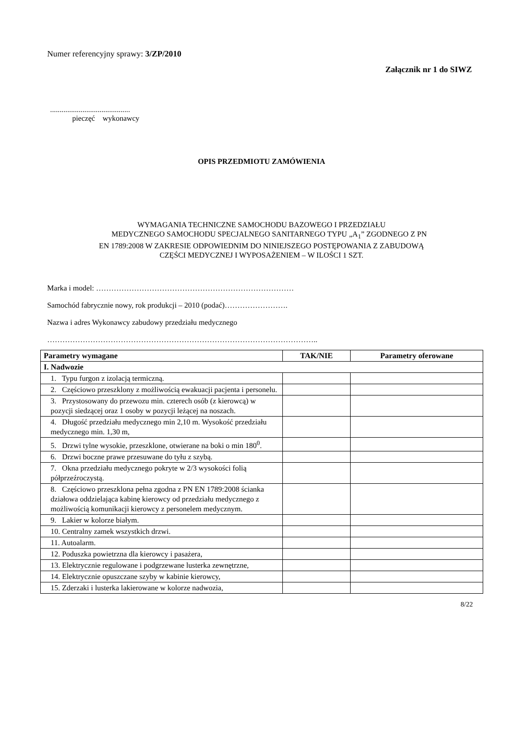Numer referencyjny sprawy: 3/ZP/2010
Załącznik nr 1 do SIWZ
..........................................
pieczęć wykonawcy
OPIS PRZEDMIOTU ZAMÓWIENIA
WYMAGANIA TECHNICZNE SAMOCHODU BAZOWEGO I PRZEDZIAŁU
MEDYCZNEGO SAMOCHODU SPECJALNEGO SANITARNEGO TYPU „A<sub>1</sub>” ZGODNEGO Z PN
EN 1789:2008 W ZAKRESIE ODPOWIEDNIM DO NINIEJSZEGO POSTĘPOWANIA Z ZABUDOWĄ
CZĘŚCI MEDYCZNEJ I WYPOSAŻENIEM – W ILOŚCI 1 SZT.
Marka i model: ……………………………………………………………………
Samochód fabrycznie nowy, rok produkcji – 2010 (podać)…………………….
Nazwa i adres Wykonawcy zabudowy przedziału medycznego
……………………………………………………………………………………………..
| Parametry wymagane | TAK/NIE | Parametry oferowane |
| --- | --- | --- |
| I. Nadwozie | | |
| 1. Typu furgon z izolacją termiczną. | | |
| 2. Częściowo przeszklony z możliwością ewakuacji pacjenta i personelu. | | |
| 3. Przystosowany do przewozu min. czterech osób (z kierowcą) w pozycji siedzącej oraz 1 osoby w pozycji leżącej na noszach. | | |
| 4. Długość przedziału medycznego min 2,10 m. Wysokość przedziału medycznego min. 1,30 m, | | |
| 5. Drzwi tylne wysokie, przeszklone, otwierane na boki o min 180<sup>0</sup>. | | |
| 6. Drzwi boczne prawe przesuwane do tyłu z szybą. | | |
| 7. Okna przedziału medycznego pokryte w 2/3 wysokości folią półprzeźroczystą. | | |
| 8. Częściowo przeszklona pełna zgodna z PN EN 1789:2008 ścianka działowa oddzielająca kabinę kierowcy od przedziału medycznego z możliwością komunikacji kierowcy z personelem medycznym. | | |
| 9. Lakier w kolorze białym. | | |
| 10. Centralny zamek wszystkich drzwi. | | |
| 11. Autoalarm. | | |
| 12. Poduszka powietrzna dla kierowcy i pasażera, | | |
| 13. Elektrycznie regulowane i podgrzewane lusterka zewnętrzne, | | |
| 14. Elektrycznie opuszczane szyby w kabinie kierowcy, | | |
| 15. Zderzaki i lusterka lakierowane w kolorze nadwozia, | | |
8/22